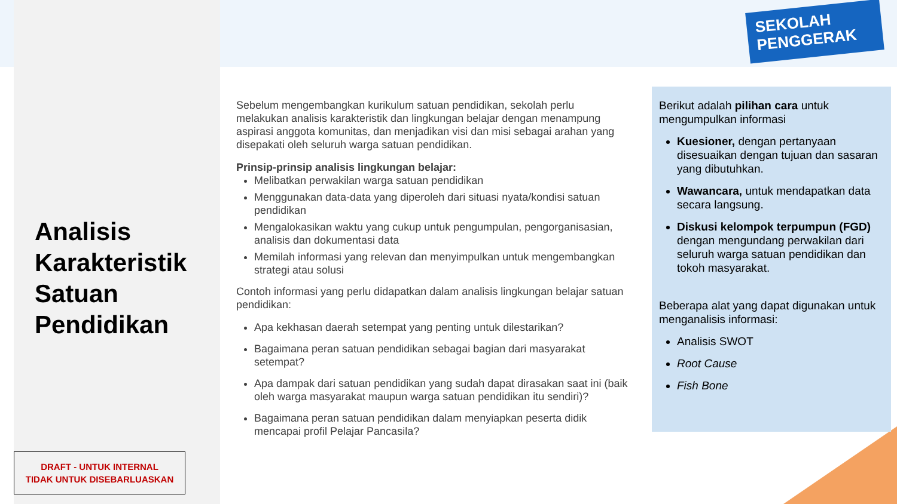SEKOLAH
PENGGERAK
Analisis
Karakteristik
Satuan
Pendidikan
Sebelum mengembangkan kurikulum satuan pendidikan, sekolah perlu melakukan analisis karakteristik dan lingkungan belajar dengan menampung aspirasi anggota komunitas, dan menjadikan visi dan misi sebagai arahan yang disepakati oleh seluruh warga satuan pendidikan.
Prinsip-prinsip analisis lingkungan belajar:
Melibatkan perwakilan warga satuan pendidikan
Menggunakan data-data yang diperoleh dari situasi nyata/kondisi satuan pendidikan
Mengalokasikan waktu yang cukup untuk pengumpulan, pengorganisasian, analisis dan dokumentasi data
Memilah informasi yang relevan dan menyimpulkan untuk mengembangkan strategi atau solusi
Contoh informasi yang perlu didapatkan dalam analisis lingkungan belajar satuan pendidikan:
Apa kekhasan daerah setempat yang penting untuk dilestarikan?
Bagaimana peran satuan pendidikan sebagai bagian dari masyarakat setempat?
Apa dampak dari satuan pendidikan yang sudah dapat dirasakan saat ini (baik oleh warga masyarakat maupun warga satuan pendidikan itu sendiri)?
Bagaimana peran satuan pendidikan dalam menyiapkan peserta didik mencapai profil Pelajar Pancasila?
Berikut adalah pilihan cara untuk mengumpulkan informasi
Kuesioner, dengan pertanyaan disesuaikan dengan tujuan dan sasaran yang dibutuhkan.
Wawancara, untuk mendapatkan data secara langsung.
Diskusi kelompok terpumpun (FGD) dengan mengundang perwakilan dari seluruh warga satuan pendidikan dan tokoh masyarakat.
Beberapa alat yang dapat digunakan untuk menganalisis informasi:
Analisis SWOT
Root Cause
Fish Bone
DRAFT - UNTUK INTERNAL
TIDAK UNTUK DISEBARLUASKAN